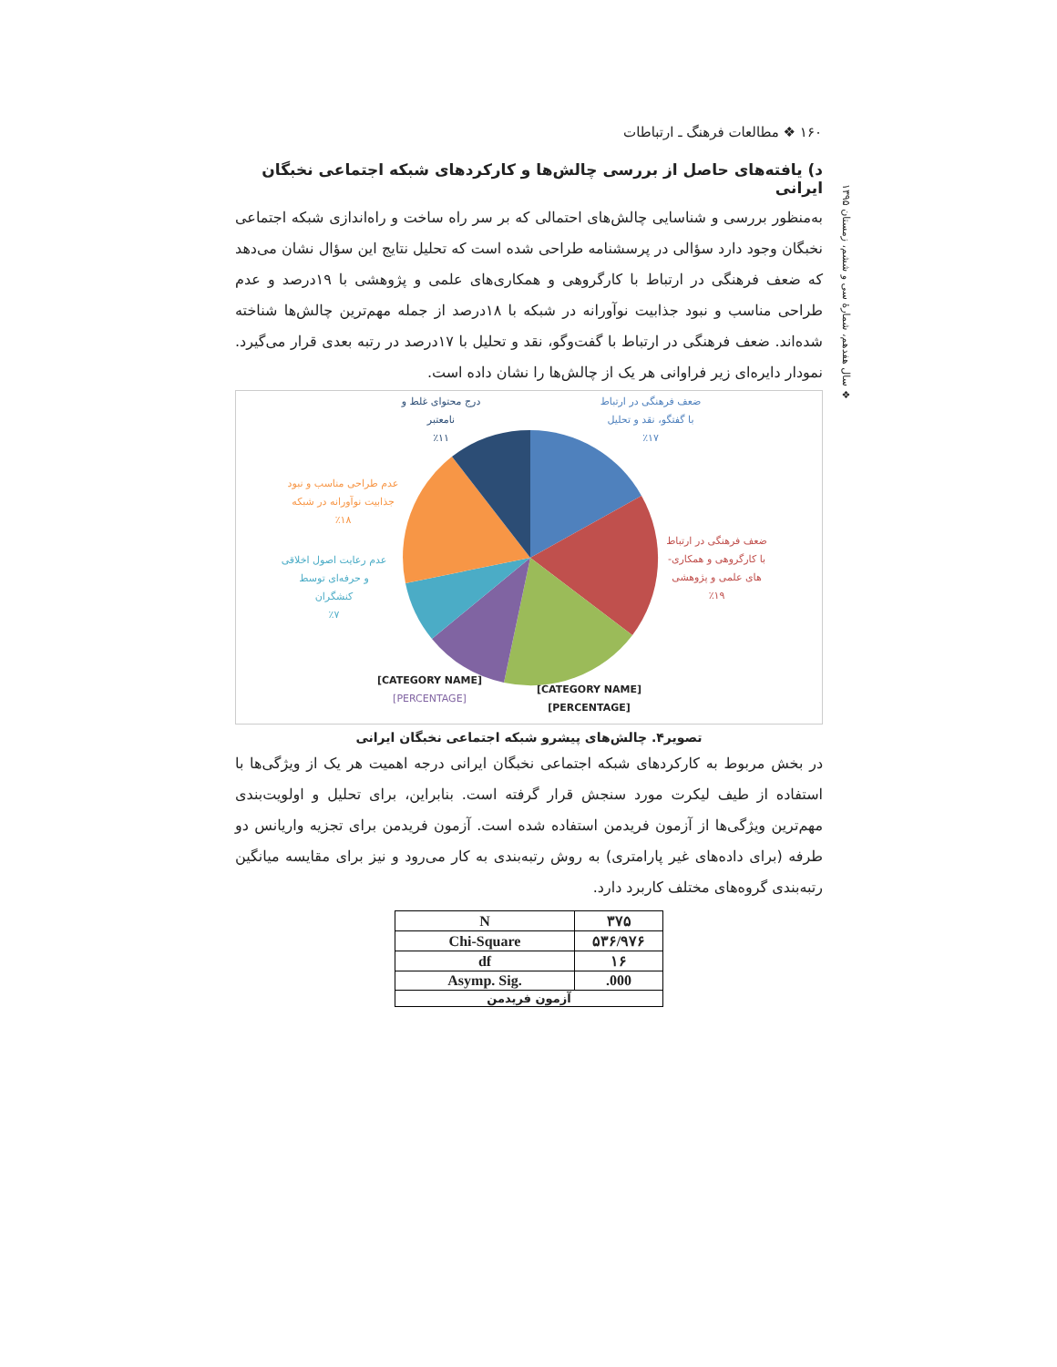۱۶۰ ❖ مطالعات فرهنگ ـ ارتباطات
❖ سال هفدهم، شمارهٔ سی و ششم، زمستان ۱۳۹۵
د) یافته‌های حاصل از بررسی چالش‌ها و کارکردهای شبکه اجتماعی نخبگان ایرانی
به‌منظور بررسی و شناسایی چالش‌های احتمالی که بر سر راه ساخت و راه‌اندازی شبکه اجتماعی نخبگان وجود دارد سؤالی در پرسشنامه طراحی شده است که تحلیل نتایج این سؤال نشان می‌دهد که ضعف فرهنگی در ارتباط با کارگروهی و همکاری‌های علمی و پژوهشی با ۱۹درصد و عدم طراحی مناسب و نبود جذابیت نوآورانه در شبکه با ۱۸درصد از جمله مهم‌ترین چالش‌ها شناخته شده‌اند. ضعف فرهنگی در ارتباط با گفت‌وگو، نقد و تحلیل با ۱۷درصد در رتبه بعدی قرار می‌گیرد. نمودار دایره‌ای زیر فراوانی هر یک از چالش‌ها را نشان داده است.
ضعف فرهنگی در ارتباط
با گفتگو، نقد و تحلیل
٪۱۷
درج محتوای غلط و
نامعتبر
٪۱۱
عدم طراحی مناسب و نبود
جذابیت نوآورانه در شبکه
٪۱۸
ضعف فرهنگی در ارتباط
با کارگروهی و همکاری-
های علمی و پژوهشی
٪۱۹
عدم رعایت اصول اخلاقی
و حرفه‌ای توسط
کنشگران
٪۷
[CATEGORY NAME]
[PERCENTAGE]
[CATEGORY NAME]
[PERCENTAGE]
تصویر۴. چالش‌های پیشرو شبکه اجتماعی نخبگان ایرانی
در بخش مربوط به کارکردهای شبکه اجتماعی نخبگان ایرانی درجه اهمیت هر یک از ویژگی‌ها با استفاده از طیف لیکرت مورد سنجش قرار گرفته است. بنابراین، برای تحلیل و اولویت‌بندی مهم‌ترین ویژگی‌ها از آزمون فریدمن استفاده شده است. آزمون فریدمن برای تجزیه واریانس دو طرفه (برای داده‌های غیر پارامتری) به روش رتبه‌بندی به کار می‌رود و نیز برای مقایسه میانگین رتبه‌بندی گروه‌های مختلف کاربرد دارد.
| N | ۳۷۵ |
| Chi-Square | ۵۳۶/۹۷۶ |
| df | ۱۶ |
| Asymp. Sig. | .000 |
| آزمون فریدمن | |